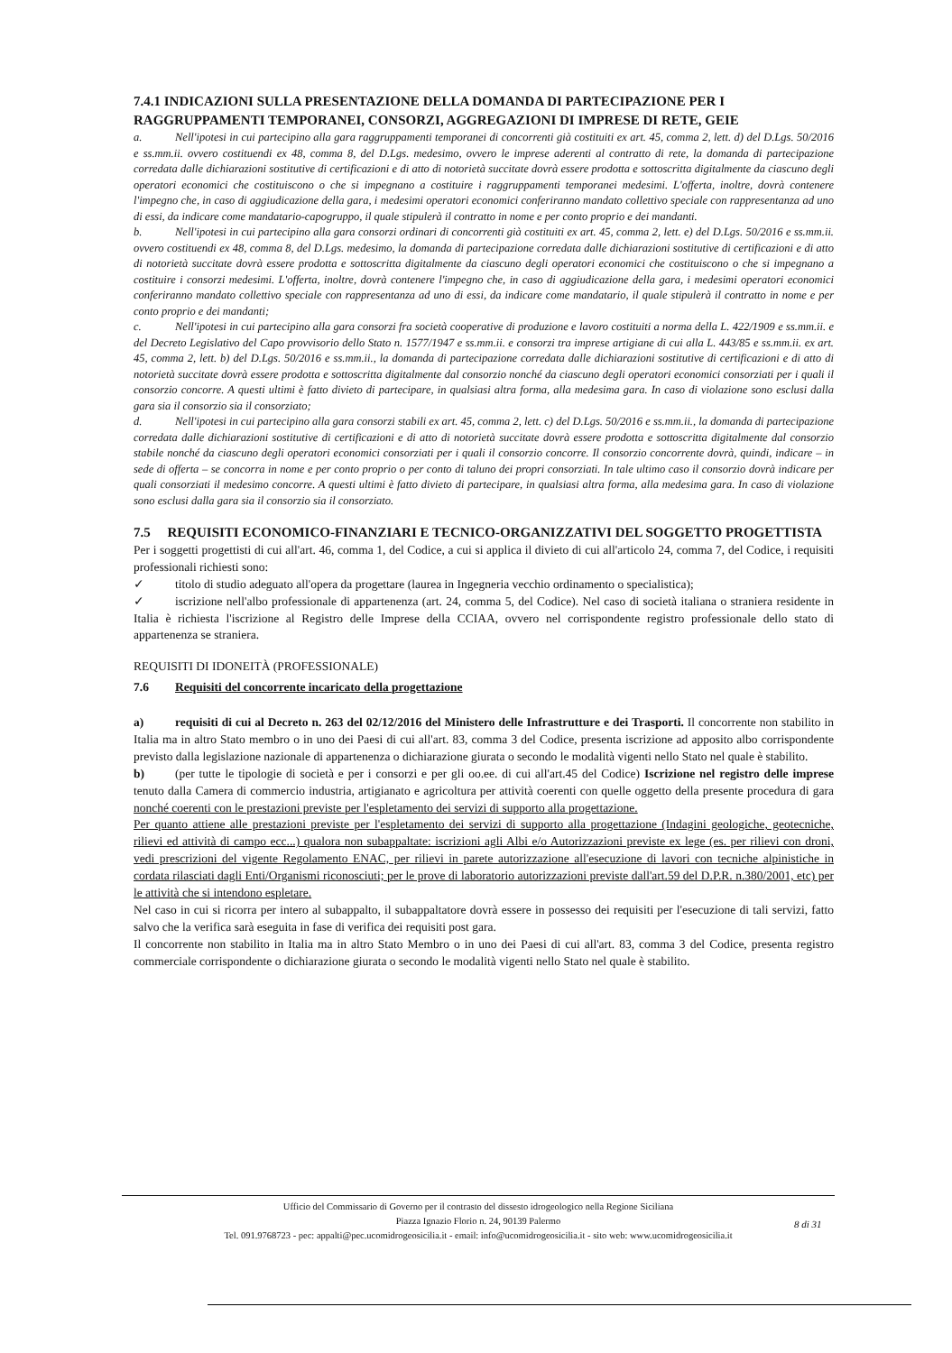7.4.1 INDICAZIONI SULLA PRESENTAZIONE DELLA DOMANDA DI PARTECIPAZIONE PER I RAGGRUPPAMENTI TEMPORANEI, CONSORZI, AGGREGAZIONI DI IMPRESE DI RETE, GEIE
a. Nell'ipotesi in cui partecipino alla gara raggruppamenti temporanei di concorrenti già costituiti ex art. 45, comma 2, lett. d) del D.Lgs. 50/2016 e ss.mm.ii. ovvero costituendi ex 48, comma 8, del D.Lgs. medesimo, ovvero le imprese aderenti al contratto di rete, la domanda di partecipazione corredata dalle dichiarazioni sostitutive di certificazioni e di atto di notorietà succitate dovrà essere prodotta e sottoscritta digitalmente da ciascuno degli operatori economici che costituiscono o che si impegnano a costituire i raggruppamenti temporanei medesimi. L'offerta, inoltre, dovrà contenere l'impegno che, in caso di aggiudicazione della gara, i medesimi operatori economici conferiranno mandato collettivo speciale con rappresentanza ad uno di essi, da indicare come mandatario-capogruppo, il quale stipulerà il contratto in nome e per conto proprio e dei mandanti.
b. Nell'ipotesi in cui partecipino alla gara consorzi ordinari di concorrenti già costituiti ex art. 45, comma 2, lett. e) del D.Lgs. 50/2016 e ss.mm.ii. ovvero costituendi ex 48, comma 8, del D.Lgs. medesimo, la domanda di partecipazione corredata dalle dichiarazioni sostitutive di certificazioni e di atto di notorietà succitate dovrà essere prodotta e sottoscritta digitalmente da ciascuno degli operatori economici che costituiscono o che si impegnano a costituire i consorzi medesimi. L'offerta, inoltre, dovrà contenere l'impegno che, in caso di aggiudicazione della gara, i medesimi operatori economici conferiranno mandato collettivo speciale con rappresentanza ad uno di essi, da indicare come mandatario, il quale stipulerà il contratto in nome e per conto proprio e dei mandanti;
c. Nell'ipotesi in cui partecipino alla gara consorzi fra società cooperative di produzione e lavoro costituiti a norma della L. 422/1909 e ss.mm.ii. e del Decreto Legislativo del Capo provvisorio dello Stato n. 1577/1947 e ss.mm.ii. e consorzi tra imprese artigiane di cui alla L. 443/85 e ss.mm.ii. ex art. 45, comma 2, lett. b) del D.Lgs. 50/2016 e ss.mm.ii., la domanda di partecipazione corredata dalle dichiarazioni sostitutive di certificazioni e di atto di notorietà succitate dovrà essere prodotta e sottoscritta digitalmente dal consorzio nonché da ciascuno degli operatori economici consorziati per i quali il consorzio concorre. A questi ultimi è fatto divieto di partecipare, in qualsiasi altra forma, alla medesima gara. In caso di violazione sono esclusi dalla gara sia il consorzio sia il consorziato;
d. Nell'ipotesi in cui partecipino alla gara consorzi stabili ex art. 45, comma 2, lett. c) del D.Lgs. 50/2016 e ss.mm.ii., la domanda di partecipazione corredata dalle dichiarazioni sostitutive di certificazioni e di atto di notorietà succitate dovrà essere prodotta e sottoscritta digitalmente dal consorzio stabile nonché da ciascuno degli operatori economici consorziati per i quali il consorzio concorre. Il consorzio concorrente dovrà, quindi, indicare – in sede di offerta – se concorra in nome e per conto proprio o per conto di taluno dei propri consorziati. In tale ultimo caso il consorzio dovrà indicare per quali consorziati il medesimo concorre. A questi ultimi è fatto divieto di partecipare, in qualsiasi altra forma, alla medesima gara. In caso di violazione sono esclusi dalla gara sia il consorzio sia il consorziato.
7.5 REQUISITI ECONOMICO-FINANZIARI E TECNICO-ORGANIZZATIVI DEL SOGGETTO PROGETTISTA
Per i soggetti progettisti di cui all'art. 46, comma 1, del Codice, a cui si applica il divieto di cui all'articolo 24, comma 7, del Codice, i requisiti professionali richiesti sono:
✓ titolo di studio adeguato all'opera da progettare (laurea in Ingegneria vecchio ordinamento o specialistica);
✓ iscrizione nell'albo professionale di appartenenza (art. 24, comma 5, del Codice). Nel caso di società italiana o straniera residente in Italia è richiesta l'iscrizione al Registro delle Imprese della CCIAA, ovvero nel corrispondente registro professionale dello stato di appartenenza se straniera.
REQUISITI DI IDONEITÀ (PROFESSIONALE)
7.6 Requisiti del concorrente incaricato della progettazione
a) requisiti di cui al Decreto n. 263 del 02/12/2016 del Ministero delle Infrastrutture e dei Trasporti. Il concorrente non stabilito in Italia ma in altro Stato membro o in uno dei Paesi di cui all'art. 83, comma 3 del Codice, presenta iscrizione ad apposito albo corrispondente previsto dalla legislazione nazionale di appartenenza o dichiarazione giurata o secondo le modalità vigenti nello Stato nel quale è stabilito.
b) (per tutte le tipologie di società e per i consorzi e per gli oo.ee. di cui all'art.45 del Codice) Iscrizione nel registro delle imprese tenuto dalla Camera di commercio industria, artigianato e agricoltura per attività coerenti con quelle oggetto della presente procedura di gara nonché coerenti con le prestazioni previste per l'espletamento dei servizi di supporto alla progettazione.
Per quanto attiene alle prestazioni previste per l'espletamento dei servizi di supporto alla progettazione (Indagini geologiche, geotecniche, rilievi ed attività di campo ecc...) qualora non subappaltate: iscrizioni agli Albi e/o Autorizzazioni previste ex lege (es. per rilievi con droni, vedi prescrizioni del vigente Regolamento ENAC, per rilievi in parete autorizzazione all'esecuzione di lavori con tecniche alpinistiche in cordata rilasciati dagli Enti/Organismi riconosciuti; per le prove di laboratorio autorizzazioni previste dall'art.59 del D.P.R. n.380/2001, etc) per le attività che si intendono espletare.
Nel caso in cui si ricorra per intero al subappalto, il subappaltatore dovrà essere in possesso dei requisiti per l'esecuzione di tali servizi, fatto salvo che la verifica sarà eseguita in fase di verifica dei requisiti post gara.
Il concorrente non stabilito in Italia ma in altro Stato Membro o in uno dei Paesi di cui all'art. 83, comma 3 del Codice, presenta registro commerciale corrispondente o dichiarazione giurata o secondo le modalità vigenti nello Stato nel quale è stabilito.
Ufficio del Commissario di Governo per il contrasto del dissesto idrogeologico nella Regione Siciliana
Piazza Ignazio Florio n. 24, 90139 Palermo
Tel. 091.9768723 - pec: appalti@pec.ucomidrogeosicilia.it - email: info@ucomidrogeosicilia.it - sito web: www.ucomidrogeosicilia.it
8 di 31